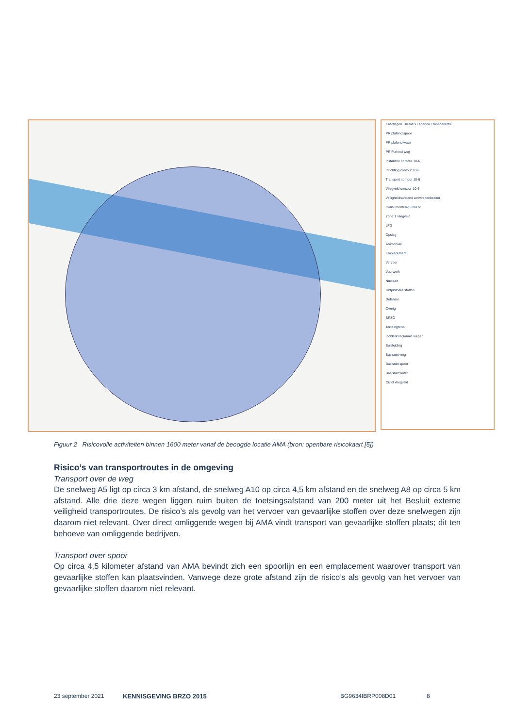Kaartlagen Thema's Legenda Transparantie
PR plafond spoor
PR plafond water
PR Plafond weg
Installatie contour 10-6
Inrichting contour 10-6
Transport contour 10-6
Vliegveld contour 10-6
Veiligheidsafstand activiteitenbesluit
Consumentenvuurwerk
Zone 1 vliegveld
LPG
Opslag
Ammoniak
Emplacement
Vervoer
Vuurwerk
Nucleair
Ontplofbare stoffen
Defensie
Overig
BRZO
Terreingrens
Incident regionale wegen
Buisleiding
Basisnet weg
Basisnet spoor
Basisnet water
Civiel vliegveld
Figuur 2 Risicovolle activiteiten binnen 1600 meter vanaf de beoogde locatie AMA (bron: openbare risicokaart [5])
Risico’s van transportroutes in de omgeving
Transport over de weg
De snelweg A5 ligt op circa 3 km afstand, de snelweg A10 op circa 4,5 km afstand en de snelweg A8 op circa 5 km afstand. Alle drie deze wegen liggen ruim buiten de toetsingsafstand van 200 meter uit het Besluit externe veiligheid transportroutes. De risico’s als gevolg van het vervoer van gevaarlijke stoffen over deze snelwegen zijn daarom niet relevant. Over direct omliggende wegen bij AMA vindt transport van gevaarlijke stoffen plaats; dit ten behoeve van omliggende bedrijven.
Transport over spoor
Op circa 4,5 kilometer afstand van AMA bevindt zich een spoorlijn en een emplacement waarover transport van gevaarlijke stoffen kan plaatsvinden. Vanwege deze grote afstand zijn de risico’s als gevolg van het vervoer van gevaarlijke stoffen daarom niet relevant.
23 september 2021 KENNISGEVING BRZO 2015 BG9634IBRP008D01 8